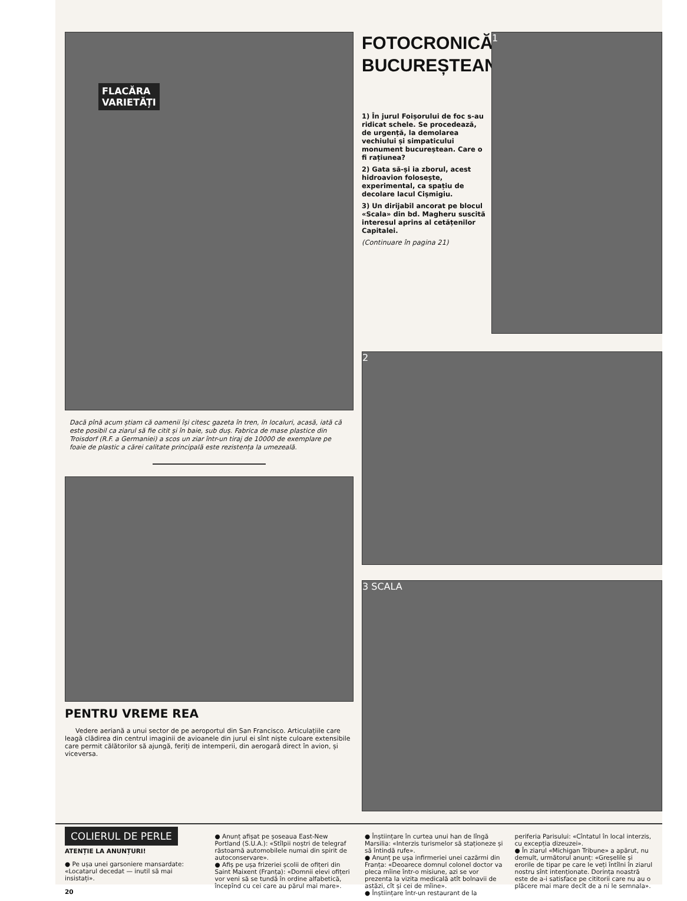FLACĂRA
VARIETĂȚI
Dacă pînă acum știam că oamenii își citesc gazeta în tren, în localuri, acasă, iată că este posibil ca ziarul să fie citit și în baie, sub duș. Fabrica de mase plastice din Troisdorf (R.F. a Germaniei) a scos un ziar într-un tiraj de 10000 de exemplare pe foaie de plastic a cărei calitate principală este rezistența la umezeală.
PENTRU VREME REA
Vedere aeriană a unui sector de pe aeroportul din San Francisco. Articulațiile care leagă clădirea din centrul imaginii de avioanele din jurul ei sînt niște culoare extensibile care permit călătorilor să ajungă, feriți de intemperii, din aerogară direct în avion, și viceversa.
FOTOCRONICĂ
BUCUREȘTEANĂ
1) În jurul Foișorului de foc s-au ridicat schele. Se procedează, de urgență, la demolarea vechiului și simpaticului monument bucureștean. Care o fi rațiunea?
2) Gata să-și ia zborul, acest hidroavion folosește, experimental, ca spațiu de decolare lacul Cișmigiu.
3) Un dirijabil ancorat pe blocul «Scala» din bd. Magheru suscită interesul aprins al cetățenilor Capitalei.
(Continuare în pagina 21)
1
2
3 SCALA
COLIERUL DE PERLE
ATENȚIE LA ANUNȚURI!
● Pe ușa unei garsoniere mansardate: «Locatarul decedat — inutil să mai insistați».
20
● Anunț afișat pe șoseaua East-New Portland (S.U.A.): «Stîlpii noștri de telegraf răstoarnă automobilele numai din spirit de autoconservare».
● Afiș pe ușa frizeriei școlii de ofițeri din Saint Maixent (Franța): «Domnii elevi ofițeri vor veni să se tundă în ordine alfabetică, începînd cu cei care au părul mai mare».
● Înștiințare în curtea unui han de lîngă Marsilia: «Interzis turismelor să staționeze și să întindă rufe».
● Anunț pe ușa infirmeriei unei cazărmi din Franța: «Deoarece domnul colonel doctor va pleca mîine într-o misiune, azi se vor prezenta la vizita medicală atît bolnavii de astăzi, cît și cei de mîine».
● Înștiințare într-un restaurant de la
periferia Parisului: «Cîntatul în local interzis, cu excepția dizeuzei».
● În ziarul «Michigan Tribune» a apărut, nu demult, următorul anunț: «Greșelile și erorile de tipar pe care le veți întîlni în ziarul nostru sînt intenționate. Dorința noastră este de a-i satisface pe cititorii care nu au o plăcere mai mare decît de a ni le semnala».